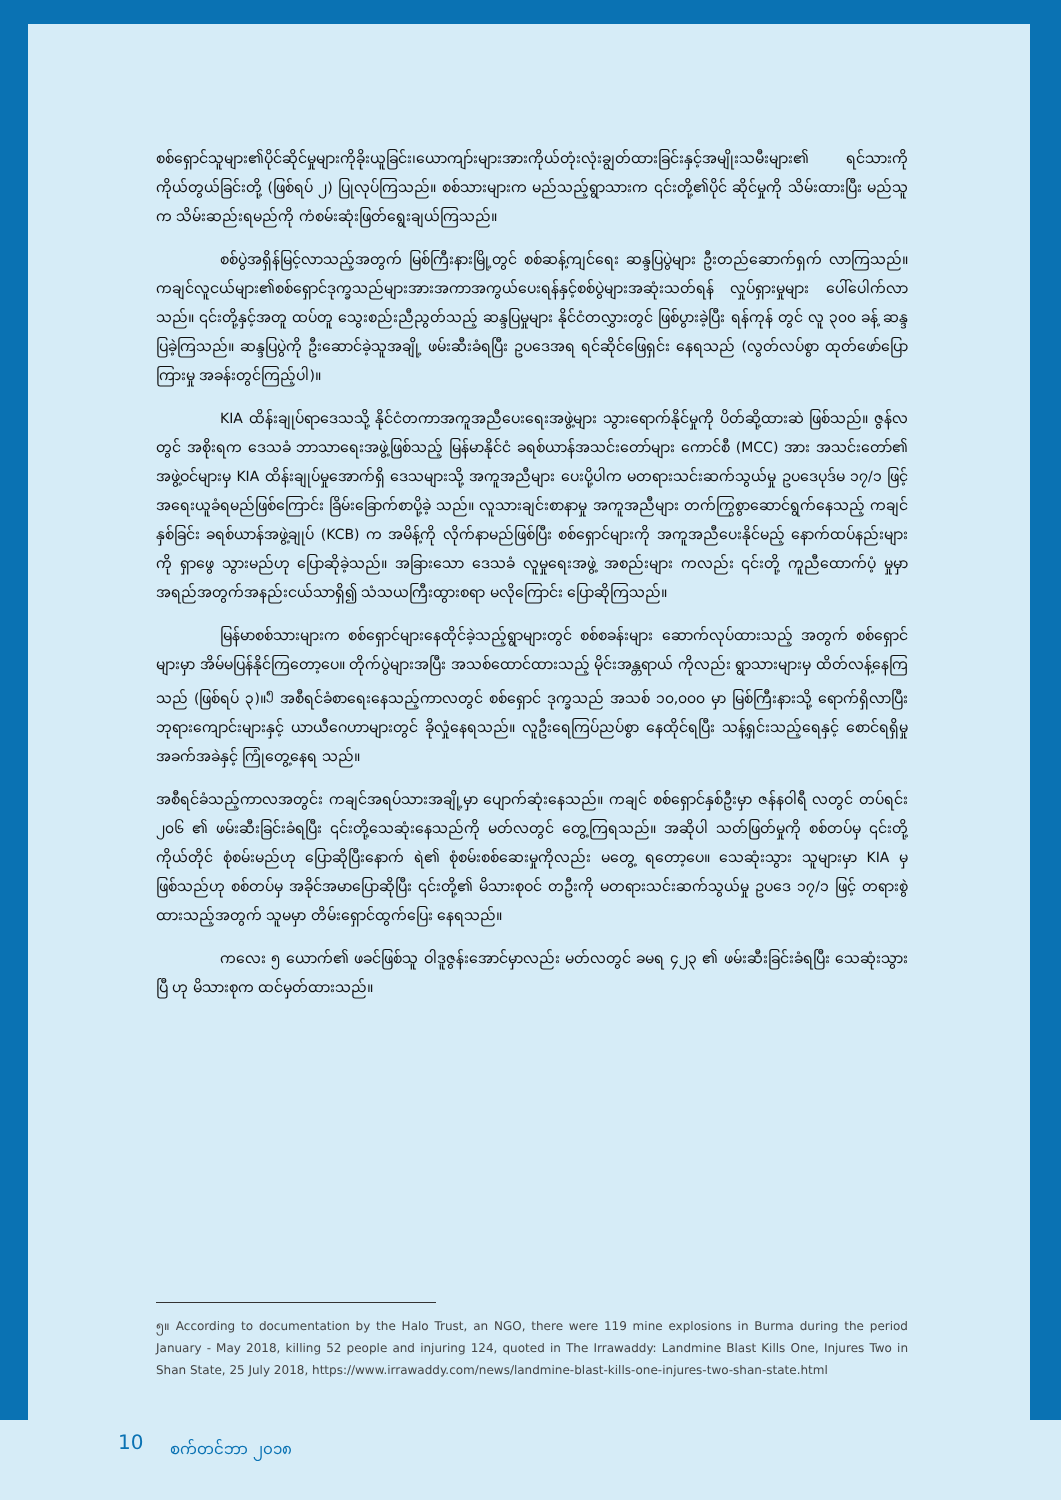စစ်ရှောင်သူများ၏ပိုင်ဆိုင်မှုများကိုခိုးယူခြင်း၊ယောကျာ်းများအားကိုယ်တုံးလုံးချွတ်ထားခြင်းနှင့်အမျိုးသမီးများ၏ ရင်သားကို ကိုယ်တွယ်ခြင်းတို့ (ဖြစ်ရပ် ၂) ပြုလုပ်ကြသည်။ စစ်သားများက မည်သည့်ရွာသားက ၎င်းတို့၏ပိုင် ဆိုင်မှုကို သိမ်းထားပြီး မည်သူက သိမ်းဆည်းရမည်ကို ကံစမ်းဆုံးဖြတ်ရွေးချယ်ကြသည်။
စစ်ပွဲအရှိန်မြင့်လာသည့်အတွက် မြစ်ကြီးနားမြို့တွင် စစ်ဆန့်ကျင်ရေး ဆန္ဒပြပွဲများ ဦးတည်ဆောက်ရှက် လာကြသည်။ကချင်လူငယ်များ၏စစ်ရှောင်ဒုက္ခသည်များအားအကာအကွယ်ပေးရန်နှင့်စစ်ပွဲများအဆုံးသတ်ရန် လှုပ်ရှားမှုများ ပေါ်ပေါက်လာသည်။ ၎င်းတို့နှင့်အတူ ထပ်တူ သွေးစည်းညီညွတ်သည့် ဆန္ဒပြမှုများ နိုင်ငံတလွှားတွင် ဖြစ်ပွားခဲ့ပြီး ရန်ကုန် တွင် လူ ၃၀၀ ခန့် ဆန္ဒပြခဲ့ကြသည်။ ဆန္ဒပြပွဲကို ဦးဆောင်ခဲ့သူအချို့ ဖမ်းဆီးခံရပြီး ဥပဒေအရ ရင်ဆိုင်ဖြေရှင်း နေရသည် (လွတ်လပ်စွာ ထုတ်ဖော်ပြောကြားမှု အခန်းတွင်ကြည့်ပါ)။
KIA ထိန်းချုပ်ရာဒေသသို့ နိုင်ငံတကာအကူအညီပေးရေးအဖွဲ့များ သွားရောက်နိုင်မှုကို ပိတ်ဆို့ထားဆဲ ဖြစ်သည်။ ဇွန်လတွင် အစိုးရက ဒေသခံ ဘာသာရေးအဖွဲ့ဖြစ်သည့် မြန်မာနိုင်ငံ ခရစ်ယာန်အသင်းတော်များ ကောင်စီ (MCC) အား အသင်းတော်၏ အဖွဲ့ဝင်များမှ KIA ထိန်းချုပ်မှုအောက်ရှိ ဒေသများသို့ အကူအညီများ ပေးပို့ပါက မတရားသင်းဆက်သွယ်မှု ဥပဒေပုဒ်မ ၁၇/၁ ဖြင့် အရေးယူခံရမည်ဖြစ်ကြောင်း ခြိမ်းခြောက်စာပို့ခဲ့ သည်။ လူသားချင်းစာနာမှု အကူအညီများ တက်ကြွစွာဆောင်ရွက်နေသည့် ကချင်နှစ်ခြင်း ခရစ်ယာန်အဖွဲ့ချုပ် (KCB) က အမိန့်ကို လိုက်နာမည်ဖြစ်ပြီး စစ်ရှောင်များကို အကူအညီပေးနိုင်မည့် နောက်ထပ်နည်းများကို ရှာဖွေ သွားမည်ဟု ပြောဆိုခဲ့သည်။ အခြားသော ဒေသခံ လူမှုရေးအဖွဲ့ အစည်းများ ကလည်း ၎င်းတို့ ကူညီထောက်ပံ့ မှုမှာ အရည်အတွက်အနည်းငယ်သာရှိ၍ သံသယကြီးထွားစရာ မလိုကြောင်း ပြောဆိုကြသည်။
မြန်မာစစ်သားများက စစ်ရှောင်များနေထိုင်ခဲ့သည့်ရွာများတွင် စစ်စခန်းများ ဆောက်လုပ်ထားသည့် အတွက် စစ်ရှောင်များမှာ အိမ်မပြန်နိုင်ကြတော့ပေ။ တိုက်ပွဲများအပြီး အသစ်ထောင်ထားသည့် မိုင်းအန္တရာယ် ကိုလည်း ရွာသားများမှ ထိတ်လန့်နေကြသည် (ဖြစ်ရပ် ၃)။<sup>၅</sup> အစီရင်ခံစာရေးနေသည့်ကာလတွင် စစ်ရှောင် ဒုက္ခသည် အသစ် ၁၀,၀၀၀ မှာ မြစ်ကြီးနားသို့ ရောက်ရှိလာပြီး ဘုရားကျောင်းများနှင့် ယာယီဂေဟာများတွင် ခိုလှုံနေရသည်။ လူဦးရေကြပ်ညပ်စွာ နေထိုင်ရပြီး သန့်ရှင်းသည့်ရေနှင့် စောင်ရရှိမှု အခက်အခဲနှင့် ကြုံတွေ့နေရ သည်။
အစီရင်ခံသည့်ကာလအတွင်း ကချင်အရပ်သားအချို့မှာ ပျောက်ဆုံးနေသည်။ ကချင် စစ်ရှောင်နှစ်ဦးမှာ ဇန်နဝါရီ လတွင် တပ်ရင်း ၂၀၆ ၏ ဖမ်းဆီးခြင်းခံရပြီး ၎င်းတို့သေဆုံးနေသည်ကို မတ်လတွင် တွေ့ကြရသည်။ အဆိုပါ သတ်ဖြတ်မှုကို စစ်တပ်မှ ၎င်းတို့ကိုယ်တိုင် စုံစမ်းမည်ဟု ပြောဆိုပြီးနောက် ရဲ၏ စုံစမ်းစစ်ဆေးမှုကိုလည်း မတွေ့ ရတော့ပေ။ သေဆုံးသွား သူများမှာ KIA မှ ဖြစ်သည်ဟု စစ်တပ်မှ အခိုင်အမာပြောဆိုပြီး ၎င်းတို့၏ မိသားစုဝင် တဦးကို မတရားသင်းဆက်သွယ်မှု ဥပဒေ ၁၇/၁ ဖြင့် တရားစွဲထားသည့်အတွက် သူမမှာ တိမ်းရှောင်ထွက်ပြေး နေရသည်။
ကလေး ၅ ယောက်၏ ဖခင်ဖြစ်သူ ဝါဒူဇွန်းအောင်မှာလည်း မတ်လတွင် ခမရ ၄၂၃ ၏ ဖမ်းဆီးခြင်းခံရပြီး သေဆုံးသွားပြီ ဟု မိသားစုက ထင်မှတ်ထားသည်။
၅။ According to documentation by the Halo Trust, an NGO, there were 119 mine explosions in Burma during the period January - May 2018, killing 52 people and injuring 124, quoted in The Irrawaddy: Landmine Blast Kills One, Injures Two in Shan State, 25 July 2018, https://www.irrawaddy.com/news/landmine-blast-kills-one-injures-two-shan-state.html
10 စက်တင်ဘာ ၂၀၁၈